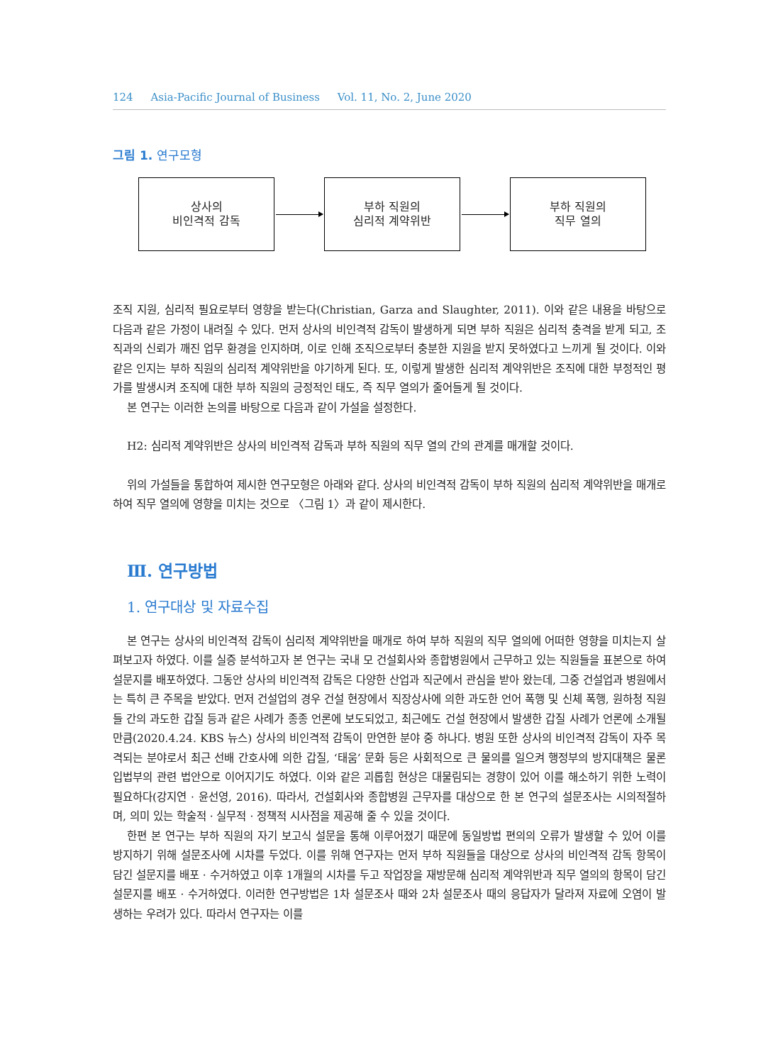124 Asia-Pacific Journal of Business Vol. 11, No. 2, June 2020
그림 1. 연구모형
상사의
비인격적 감독
부하 직원의
심리적 계약위반
부하 직원의
직무 열의
조직 지원, 심리적 필요로부터 영향을 받는다(Christian, Garza and Slaughter, 2011). 이와 같은 내용을 바탕으로 다음과 같은 가정이 내려질 수 있다. 먼저 상사의 비인격적 감독이 발생하게 되면 부하 직원은 심리적 충격을 받게 되고, 조직과의 신뢰가 깨진 업무 환경을 인지하며, 이로 인해 조직으로부터 충분한 지원을 받지 못하였다고 느끼게 될 것이다. 이와 같은 인지는 부하 직원의 심리적 계약위반을 야기하게 된다. 또, 이렇게 발생한 심리적 계약위반은 조직에 대한 부정적인 평가를 발생시켜 조직에 대한 부하 직원의 긍정적인 태도, 즉 직무 열의가 줄어들게 될 것이다.
본 연구는 이러한 논의를 바탕으로 다음과 같이 가설을 설정한다.
H2: 심리적 계약위반은 상사의 비인격적 감독과 부하 직원의 직무 열의 간의 관계를 매개할 것이다.
위의 가설들을 통합하여 제시한 연구모형은 아래와 같다. 상사의 비인격적 감독이 부하 직원의 심리적 계약위반을 매개로 하여 직무 열의에 영향을 미치는 것으로 〈그림 1〉과 같이 제시한다.
Ⅲ. 연구방법
1. 연구대상 및 자료수집
본 연구는 상사의 비인격적 감독이 심리적 계약위반을 매개로 하여 부하 직원의 직무 열의에 어떠한 영향을 미치는지 살펴보고자 하였다. 이를 실증 분석하고자 본 연구는 국내 모 건설회사와 종합병원에서 근무하고 있는 직원들을 표본으로 하여 설문지를 배포하였다. 그동안 상사의 비인격적 감독은 다양한 산업과 직군에서 관심을 받아 왔는데, 그중 건설업과 병원에서는 특히 큰 주목을 받았다. 먼저 건설업의 경우 건설 현장에서 직장상사에 의한 과도한 언어 폭행 및 신체 폭행, 원하청 직원들 간의 과도한 갑질 등과 같은 사례가 종종 언론에 보도되었고, 최근에도 건설 현장에서 발생한 갑질 사례가 언론에 소개될 만큼(2020.4.24. KBS 뉴스) 상사의 비인격적 감독이 만연한 분야 중 하나다. 병원 또한 상사의 비인격적 감독이 자주 목격되는 분야로서 최근 선배 간호사에 의한 갑질, ‘태움’ 문화 등은 사회적으로 큰 물의를 일으켜 행정부의 방지대책은 물론 입법부의 관련 법안으로 이어지기도 하였다. 이와 같은 괴롭힘 현상은 대물림되는 경향이 있어 이를 해소하기 위한 노력이 필요하다(강지연 · 윤선영, 2016). 따라서, 건설회사와 종합병원 근무자를 대상으로 한 본 연구의 설문조사는 시의적절하며, 의미 있는 학술적 · 실무적 · 정책적 시사점을 제공해 줄 수 있을 것이다.
한편 본 연구는 부하 직원의 자기 보고식 설문을 통해 이루어졌기 때문에 동일방법 편의의 오류가 발생할 수 있어 이를 방지하기 위해 설문조사에 시차를 두었다. 이를 위해 연구자는 먼저 부하 직원들을 대상으로 상사의 비인격적 감독 항목이 담긴 설문지를 배포 · 수거하였고 이후 1개월의 시차를 두고 작업장을 재방문해 심리적 계약위반과 직무 열의의 항목이 담긴 설문지를 배포 · 수거하였다. 이러한 연구방법은 1차 설문조사 때와 2차 설문조사 때의 응답자가 달라져 자료에 오염이 발생하는 우려가 있다. 따라서 연구자는 이를